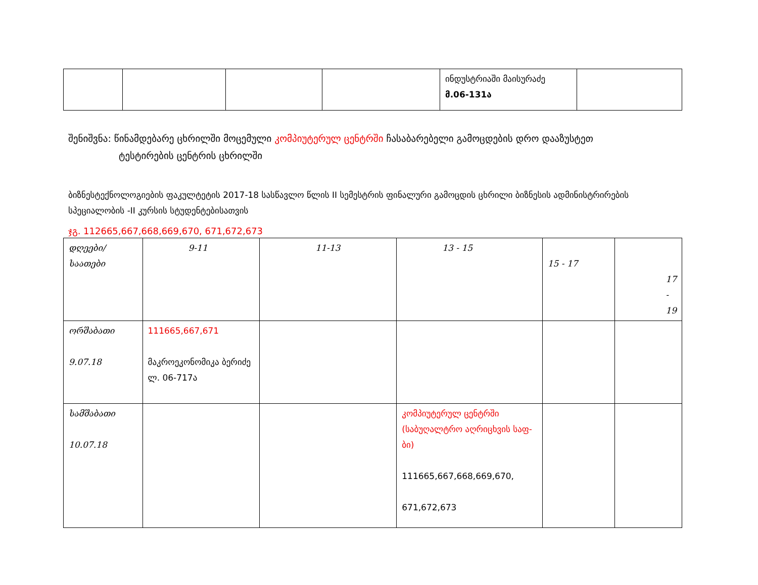| | | | | ინდუსტრიაში მაისურაძე მ.06-131ა | |
შენიშვნა: წინამდებარე ცხრილში მოცემული კომპიუტერულ ცენტრში ჩასაბარებელი გამოცდების დრო დააზუსტეთ
ტესტირების ცენტრის ცხრილში
ბიზნესტექნოლოგიების ფაკულტეტის 2017-18 სასწავლო წლის II სემესტრის ფინალური გამოცდის ცხრილი ბიზნესის ადმინისტრირების სპეციალობის -II კურსის სტუდენტებისათვის
ჯგ. 112665,667,668,669,670, 671,672,673
| დღეები/საათები | 9-11 | 11-13 | 13 - 15 | 15 - 17 | 17 - 19 |
| ორშაბათი 9.07.18 | 111665,667,671 მაკროეკონომიკა ბერიძე ლ. 06-717ა | | | | |
| სამშაბათი 10.07.18 | | | კომპიუტერულ ცენტრში (საბუღალტრო აღრიცხვის საფ-ბი) 111665,667,668,669,670, 671,672,673 | | |